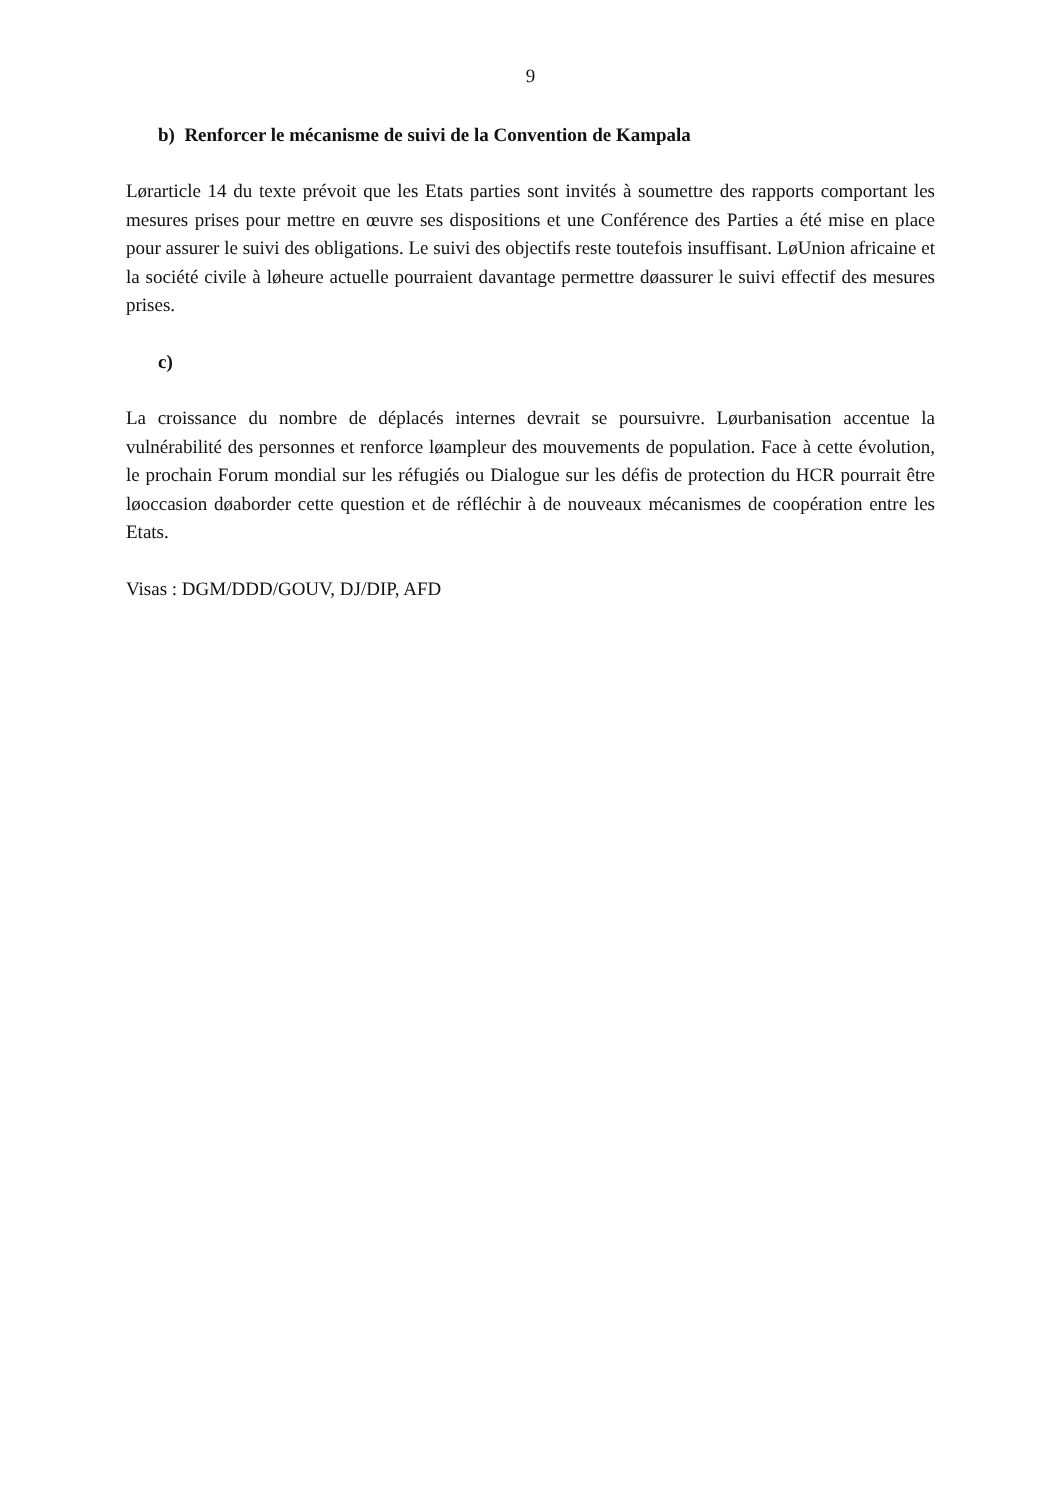9
b) Renforcer le mécanisme de suivi de la Convention de Kampala
Lørarticle 14 du texte prévoit que les Etats parties sont invités à soumettre des rapports comportant les mesures prises pour mettre en œuvre ses dispositions et une Conférence des Parties a été mise en place pour assurer le suivi des obligations. Le suivi des objectifs reste toutefois insuffisant. LøUnion africaine et la société civile à løheure actuelle pourraient davantage permettre døassurer le suivi effectif des mesures prises.
c)
La croissance du nombre de déplacés internes devrait se poursuivre. Løurbanisation accentue la vulnérabilité des personnes et renforce løampleur des mouvements de population. Face à cette évolution, le prochain Forum mondial sur les réfugiés ou Dialogue sur les défis de protection du HCR pourrait être løoccasion døaborder cette question et de réfléchir à de nouveaux mécanismes de coopération entre les Etats.
Visas : DGM/DDD/GOUV, DJ/DIP, AFD